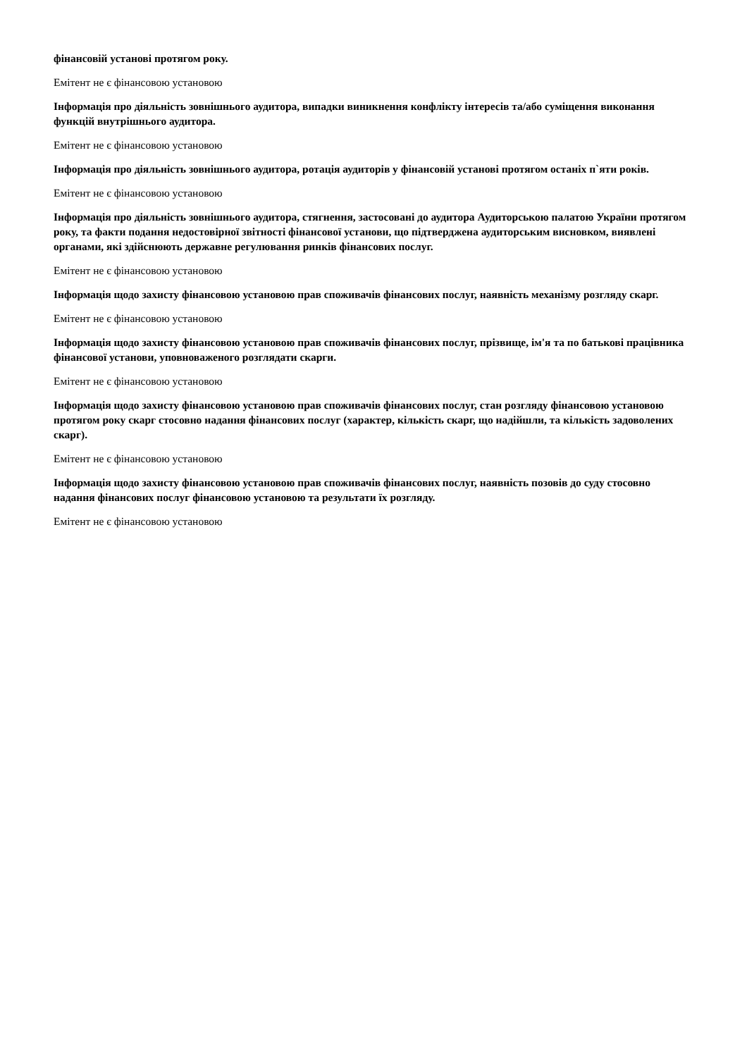фінансовій установі протягом року.
Емітент не є фінансовою установою
Інформація про діяльність зовнішнього аудитора, випадки виникнення конфлікту інтересів та/або суміщення виконання функцій внутрішнього аудитора.
Емітент не є фінансовою установою
Інформація про діяльність зовнішнього аудитора, ротація аудиторів у фінансовій установі протягом останіх п`яти років.
Емітент не є фінансовою установою
Інформація про діяльність зовнішнього аудитора, стягнення, застосовані до аудитора Аудиторською палатою України протягом року, та факти подання недостовірної звітності фінансової установи, що підтверджена аудиторським висновком, виявлені органами, які здійснюють державне регулювання ринків фінансових послуг.
Емітент не є фінансовою установою
Інформація щодо захисту фінансовою установою прав споживачів фінансових послуг, наявність механізму розгляду скарг.
Емітент не є фінансовою установою
Інформація щодо захисту фінансовою установою прав споживачів фінансових послуг, прізвище, ім'я та по батькові працівника фінансової установи, уповноваженого розглядати скарги.
Емітент не є фінансовою установою
Інформація щодо захисту фінансовою установою прав споживачів фінансових послуг, стан розгляду фінансовою установою протягом року скарг стосовно надання фінансових послуг (характер, кількість скарг, що надійшли, та кількість задоволених скарг).
Емітент не є фінансовою установою
Інформація щодо захисту фінансовою установою прав споживачів фінансових послуг, наявність позовів до суду стосовно надання фінансових послуг фінансовою установою та результати їх розгляду.
Емітент не є фінансовою установою